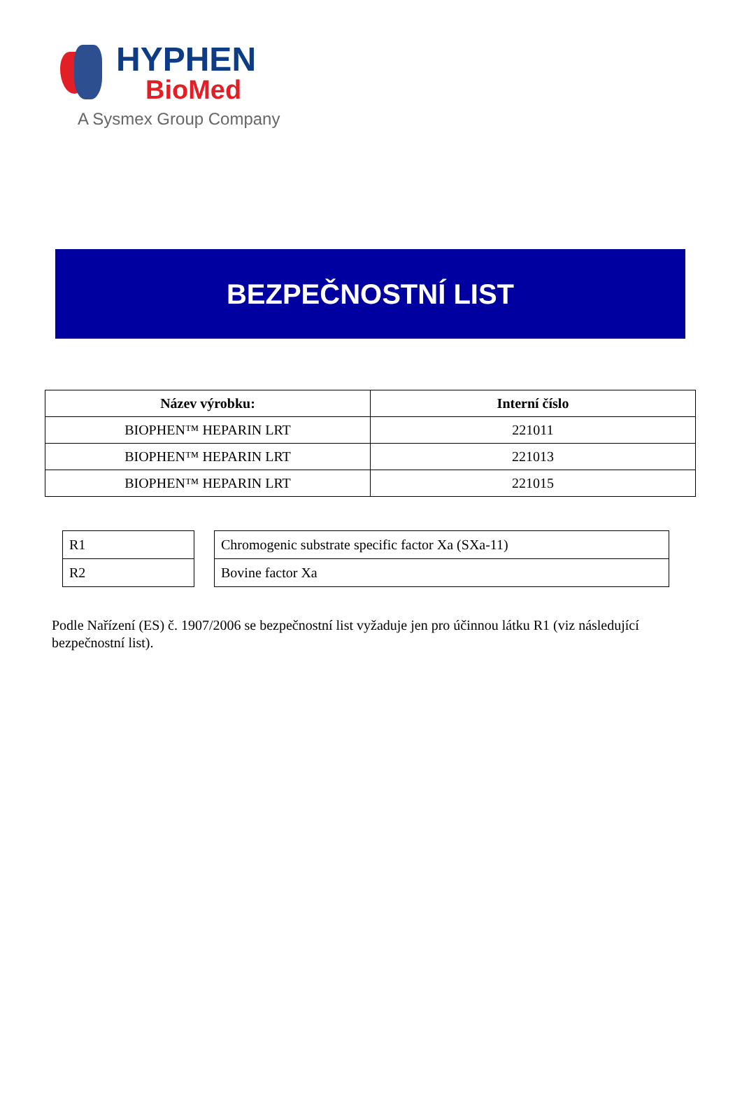HYPHEN
BioMed
A Sysmex Group Company
BEZPEČNOSTNÍ LIST
| Název výrobku: | Interní číslo |
| --- | --- |
| BIOPHEN™ HEPARIN LRT | 221011 |
| BIOPHEN™ HEPARIN LRT | 221013 |
| BIOPHEN™ HEPARIN LRT | 221015 |
| R1 |
| R2 |
| Chromogenic substrate specific factor Xa (SXa-11) |
| Bovine factor Xa |
Podle Nařízení (ES) č. 1907/2006 se bezpečnostní list vyžaduje jen pro účinnou látku R1 (viz následující bezpečnostní list).